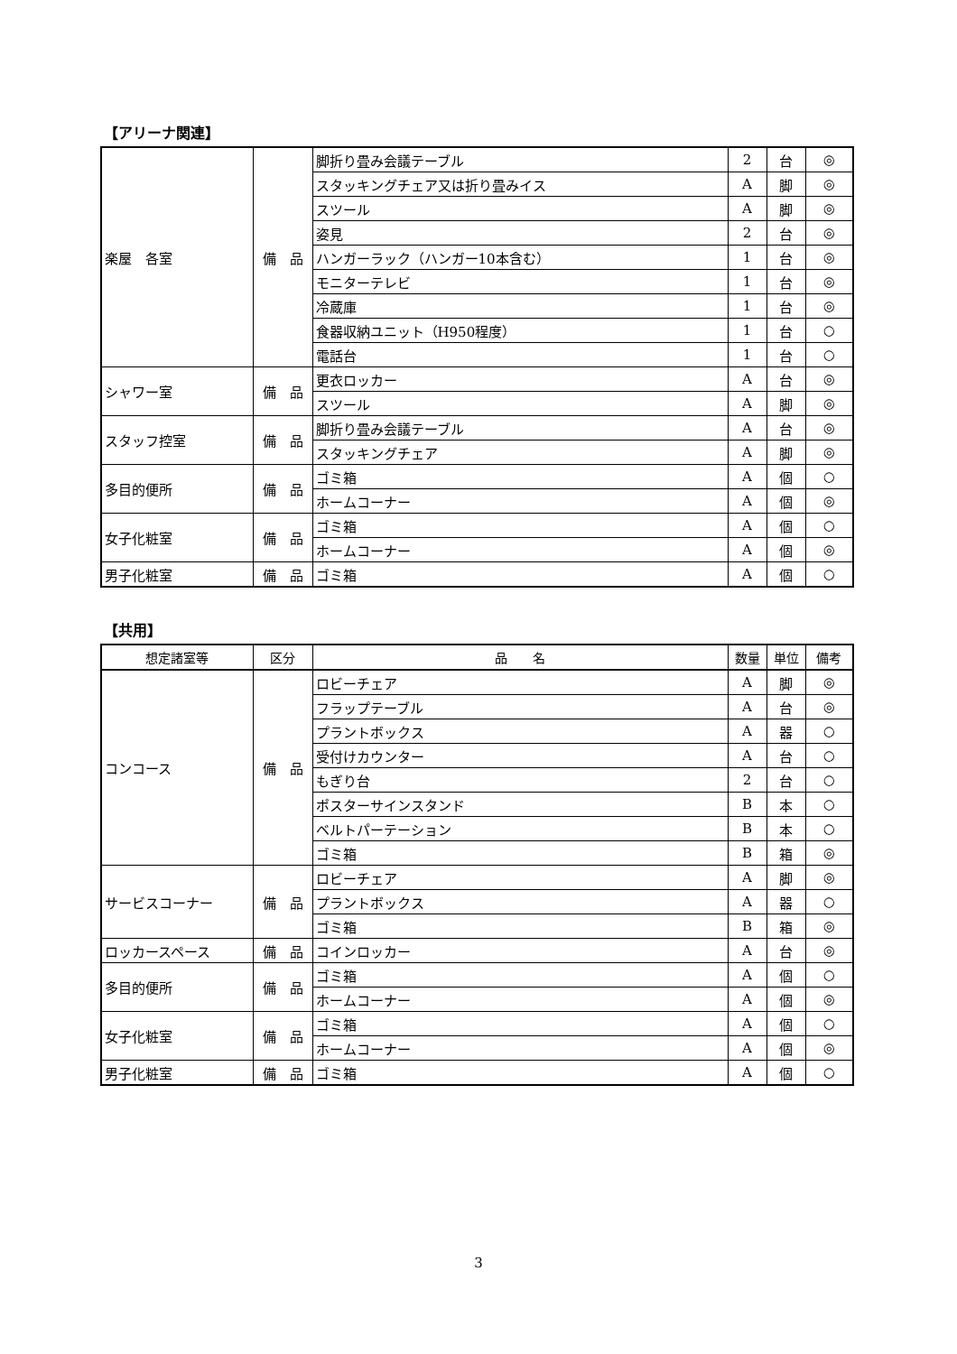【アリーナ関連】
| 楽屋 各室 | 備 品 | 脚折り畳み会議テーブル | 2 | 台 | ◎ |
| | | スタッキングチェア又は折り畳みイス | A | 脚 | ◎ |
| | | スツール | A | 脚 | ◎ |
| | | 姿見 | 2 | 台 | ◎ |
| | | ハンガーラック（ハンガー10本含む） | 1 | 台 | ◎ |
| | | モニターテレビ | 1 | 台 | ◎ |
| | | 冷蔵庫 | 1 | 台 | ◎ |
| | | 食器収納ユニット（H950程度） | 1 | 台 | ○ |
| | | 電話台 | 1 | 台 | ○ |
| シャワー室 | 備 品 | 更衣ロッカー | A | 台 | ◎ |
| | | スツール | A | 脚 | ◎ |
| スタッフ控室 | 備 品 | 脚折り畳み会議テーブル | A | 台 | ◎ |
| | | スタッキングチェア | A | 脚 | ◎ |
| 多目的便所 | 備 品 | ゴミ箱 | A | 個 | ○ |
| | | ホームコーナー | A | 個 | ◎ |
| 女子化粧室 | 備 品 | ゴミ箱 | A | 個 | ○ |
| | | ホームコーナー | A | 個 | ◎ |
| 男子化粧室 | 備 品 | ゴミ箱 | A | 個 | ○ |
【共用】
| 想定諸室等 | 区分 | 品 名 | 数量 | 単位 | 備考 |
| --- | --- | --- | --- | --- | --- |
| コンコース | 備 品 | ロビーチェア | A | 脚 | ◎ |
| | | フラップテーブル | A | 台 | ◎ |
| | | プラントボックス | A | 器 | ○ |
| | | 受付けカウンター | A | 台 | ○ |
| | | もぎり台 | 2 | 台 | ○ |
| | | ポスターサインスタンド | B | 本 | ○ |
| | | ベルトパーテーション | B | 本 | ○ |
| | | ゴミ箱 | B | 箱 | ◎ |
| サービスコーナー | 備 品 | ロビーチェア | A | 脚 | ◎ |
| | | プラントボックス | A | 器 | ○ |
| | | ゴミ箱 | B | 箱 | ◎ |
| ロッカースペース | 備 品 | コインロッカー | A | 台 | ◎ |
| 多目的便所 | 備 品 | ゴミ箱 | A | 個 | ○ |
| | | ホームコーナー | A | 個 | ◎ |
| 女子化粧室 | 備 品 | ゴミ箱 | A | 個 | ○ |
| | | ホームコーナー | A | 個 | ◎ |
| 男子化粧室 | 備 品 | ゴミ箱 | A | 個 | ○ |
3